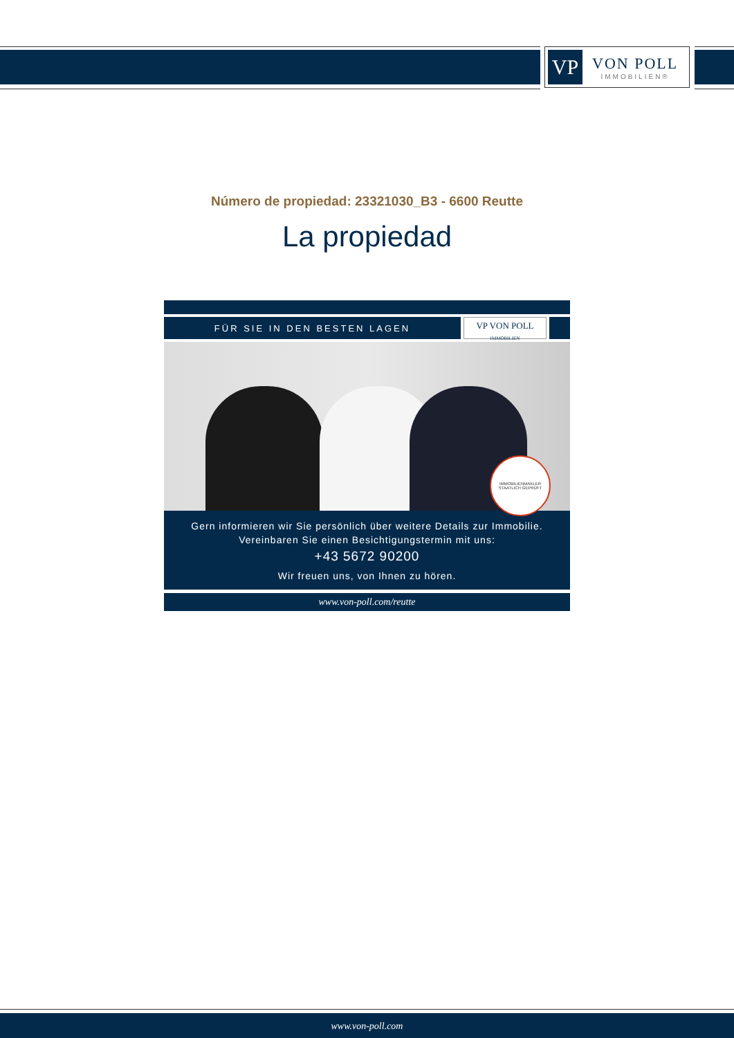VP
VON POLL
IMMOBILIEN®
Número de propiedad: 23321030_B3 - 6600 Reutte
La propiedad
FÜR SIE IN DEN BESTEN LAGEN
VP VON POLL
IMMOBILIEN
IMMOBILIENMAKLER
STAATLICH GEPRÜFT
Gern informieren wir Sie persönlich über weitere Details zur Immobilie.
Vereinbaren Sie einen Besichtigungstermin mit uns:
+43 5672 90200
Wir freuen uns, von Ihnen zu hören.
www.von-poll.com/reutte
www.von-poll.com